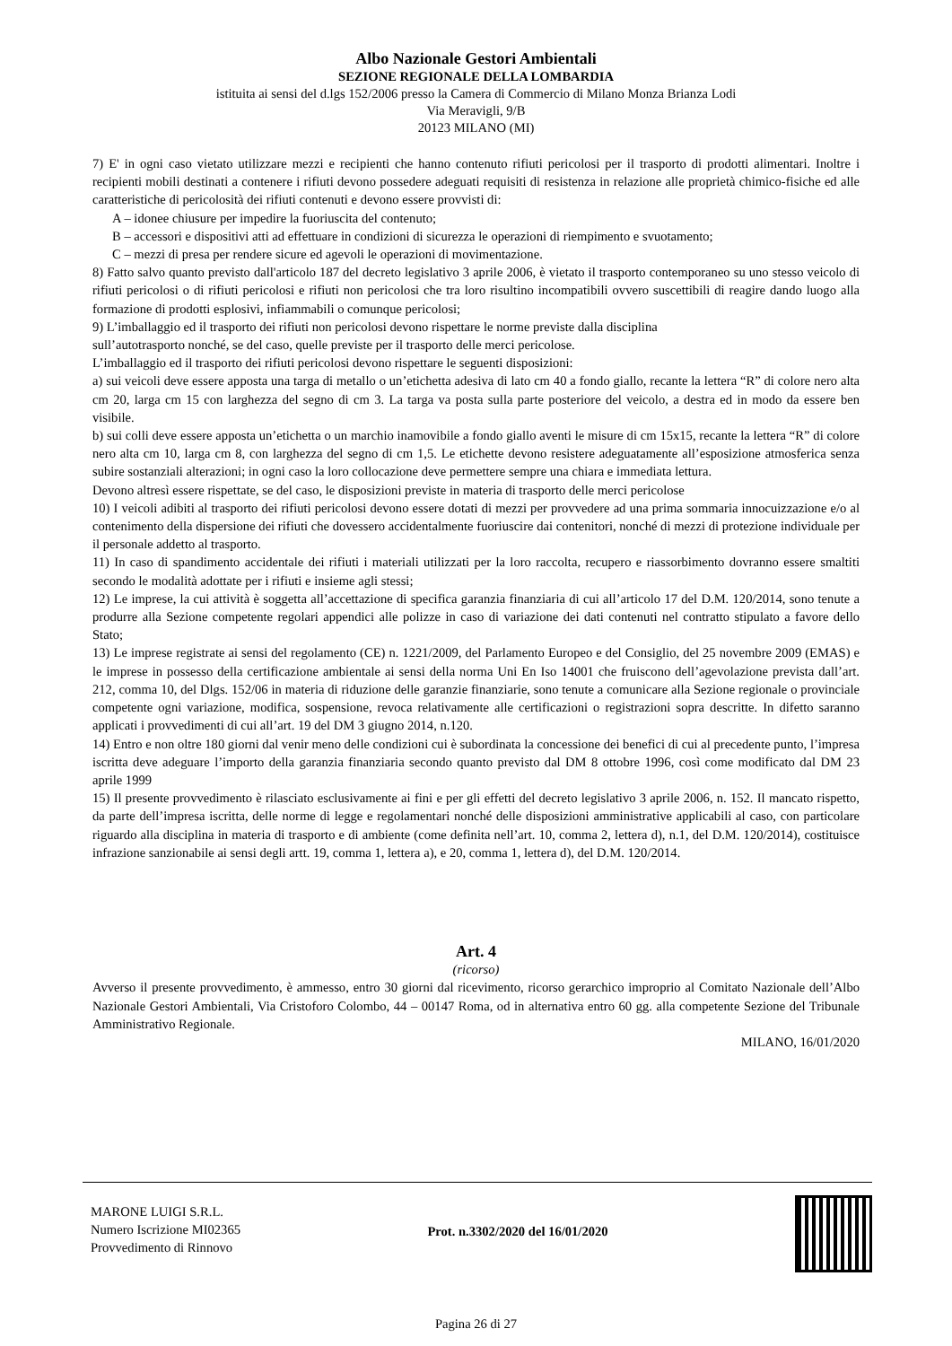Albo Nazionale Gestori Ambientali
SEZIONE REGIONALE DELLA LOMBARDIA
istituita ai sensi del d.lgs 152/2006 presso la Camera di Commercio di Milano Monza Brianza Lodi
Via Meravigli, 9/B
20123 MILANO (MI)
7) E' in ogni caso vietato utilizzare mezzi e recipienti che hanno contenuto rifiuti pericolosi per il trasporto di prodotti alimentari. Inoltre i recipienti mobili destinati a contenere i rifiuti devono possedere adeguati requisiti di resistenza in relazione alle proprietà chimico-fisiche ed alle caratteristiche di pericolosità dei rifiuti contenuti e devono essere provvisti di:
A – idonee chiusure per impedire la fuoriuscita del contenuto;
B – accessori e dispositivi atti ad effettuare in condizioni di sicurezza le operazioni di riempimento e svuotamento;
C – mezzi di presa per rendere sicure ed agevoli le operazioni di movimentazione.
8) Fatto salvo quanto previsto dall'articolo 187 del decreto legislativo 3 aprile 2006, è vietato il trasporto contemporaneo su uno stesso veicolo di rifiuti pericolosi o di rifiuti pericolosi e rifiuti non pericolosi che tra loro risultino incompatibili ovvero suscettibili di reagire dando luogo alla formazione di prodotti esplosivi, infiammabili o comunque pericolosi;
9) L’imballaggio ed il trasporto dei rifiuti non pericolosi devono rispettare le norme previste dalla disciplina
sull’autotrasporto nonché, se del caso, quelle previste per il trasporto delle merci pericolose.
L’imballaggio ed il trasporto dei rifiuti pericolosi devono rispettare le seguenti disposizioni:
a) sui veicoli deve essere apposta una targa di metallo o un’etichetta adesiva di lato cm 40 a fondo giallo, recante la lettera “R” di colore nero alta cm 20, larga cm 15 con larghezza del segno di cm 3. La targa va posta sulla parte posteriore del veicolo, a destra ed in modo da essere ben visibile.
b) sui colli deve essere apposta un’etichetta o un marchio inamovibile a fondo giallo aventi le misure di cm 15x15, recante la lettera “R” di colore nero alta cm 10, larga cm 8, con larghezza del segno di cm 1,5. Le etichette devono resistere adeguatamente all’esposizione atmosferica senza subire sostanziali alterazioni; in ogni caso la loro collocazione deve permettere sempre una chiara e immediata lettura.
Devono altresì essere rispettate, se del caso, le disposizioni previste in materia di trasporto delle merci pericolose
10) I veicoli adibiti al trasporto dei rifiuti pericolosi devono essere dotati di mezzi per provvedere ad una prima sommaria innocuizzazione e/o al contenimento della dispersione dei rifiuti che dovessero accidentalmente fuoriuscire dai contenitori, nonché di mezzi di protezione individuale per il personale addetto al trasporto.
11) In caso di spandimento accidentale dei rifiuti i materiali utilizzati per la loro raccolta, recupero e riassorbimento dovranno essere smaltiti secondo le modalità adottate per i rifiuti e insieme agli stessi;
12) Le imprese, la cui attività è soggetta all’accettazione di specifica garanzia finanziaria di cui all’articolo 17 del D.M. 120/2014, sono tenute a produrre alla Sezione competente regolari appendici alle polizze in caso di variazione dei dati contenuti nel contratto stipulato a favore dello Stato;
13) Le imprese registrate ai sensi del regolamento (CE) n. 1221/2009, del Parlamento Europeo e del Consiglio, del 25 novembre 2009 (EMAS) e le imprese in possesso della certificazione ambientale ai sensi della norma Uni En Iso 14001 che fruiscono dell’agevolazione prevista dall’art. 212, comma 10, del Dlgs. 152/06 in materia di riduzione delle garanzie finanziarie, sono tenute a comunicare alla Sezione regionale o provinciale competente ogni variazione, modifica, sospensione, revoca relativamente alle certificazioni o registrazioni sopra descritte. In difetto saranno applicati i provvedimenti di cui all’art. 19 del DM 3 giugno 2014, n.120.
14) Entro e non oltre 180 giorni dal venir meno delle condizioni cui è subordinata la concessione dei benefici di cui al precedente punto, l’impresa iscritta deve adeguare l’importo della garanzia finanziaria secondo quanto previsto dal DM 8 ottobre 1996, così come modificato dal DM 23 aprile 1999
15) Il presente provvedimento è rilasciato esclusivamente ai fini e per gli effetti del decreto legislativo 3 aprile 2006, n. 152. Il mancato rispetto, da parte dell’impresa iscritta, delle norme di legge e regolamentari nonché delle disposizioni amministrative applicabili al caso, con particolare riguardo alla disciplina in materia di trasporto e di ambiente (come definita nell’art. 10, comma 2, lettera d), n.1, del D.M. 120/2014), costituisce infrazione sanzionabile ai sensi degli artt. 19, comma 1, lettera a), e 20, comma 1, lettera d), del D.M. 120/2014.
Art. 4
(ricorso)
Avverso il presente provvedimento, è ammesso, entro 30 giorni dal ricevimento, ricorso gerarchico improprio al Comitato Nazionale dell’Albo Nazionale Gestori Ambientali, Via Cristoforo Colombo, 44 – 00147 Roma, od in alternativa entro 60 gg. alla competente Sezione del Tribunale Amministrativo Regionale.
MILANO, 16/01/2020
MARONE LUIGI S.R.L.
Numero Iscrizione MI02365
Provvedimento di Rinnovo
Prot. n.3302/2020 del 16/01/2020
Pagina 26 di 27